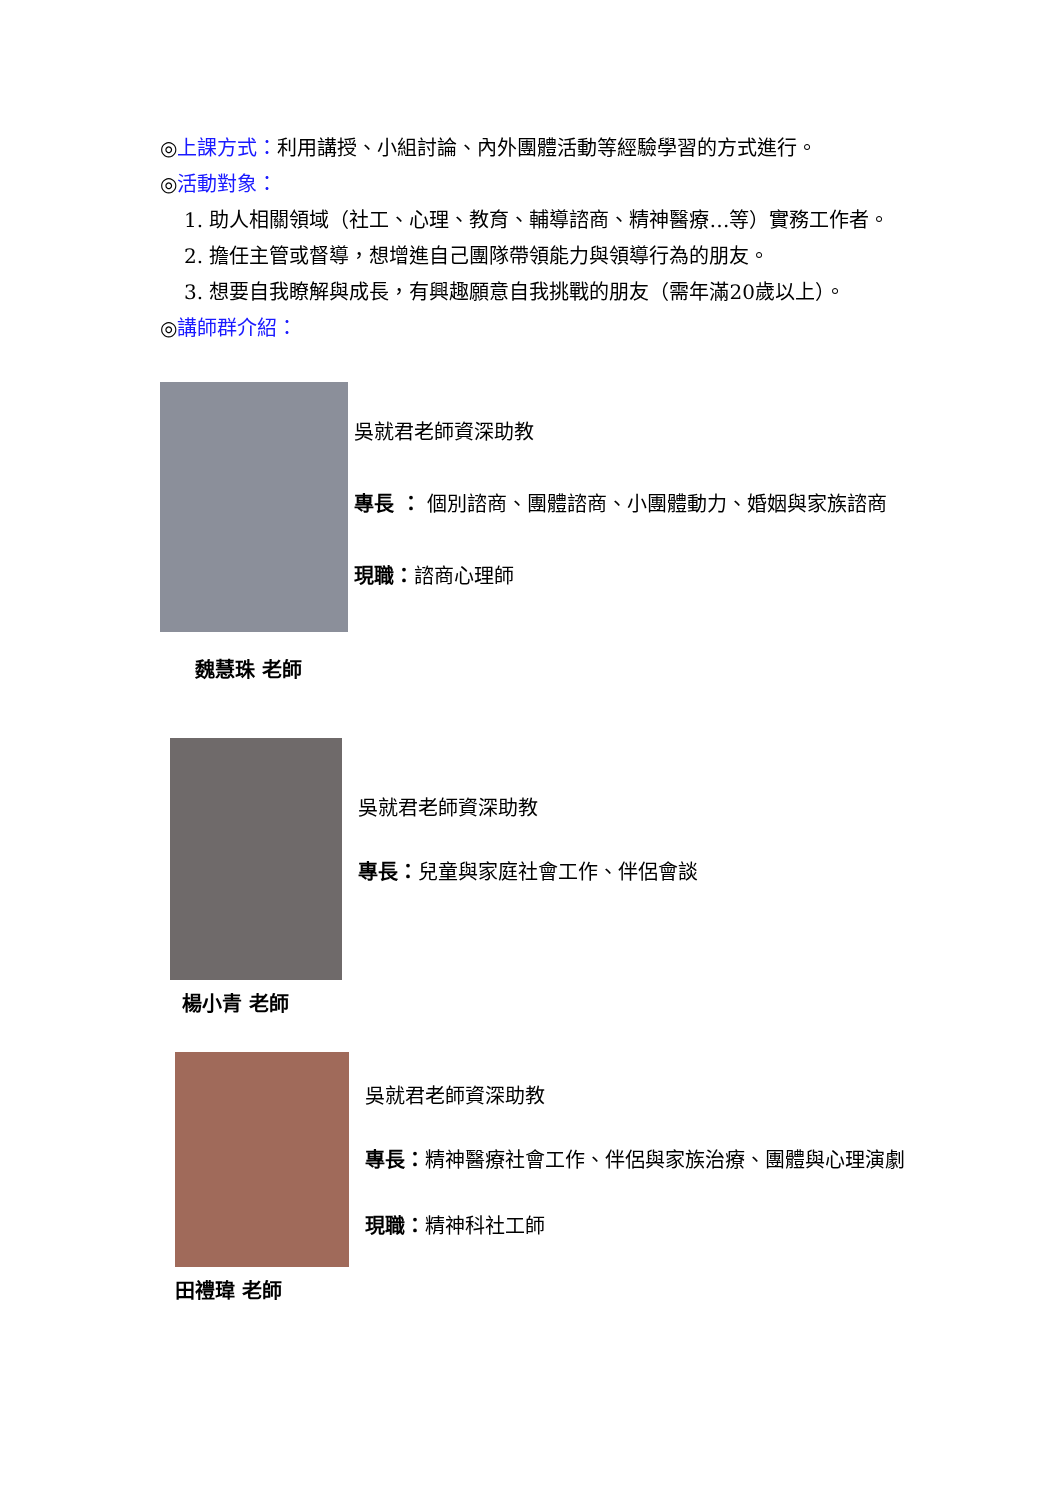◎上課方式：利用講授、小組討論、內外團體活動等經驗學習的方式進行。
◎活動對象：
1. 助人相關領域（社工、心理、教育、輔導諮商、精神醫療…等）實務工作者。
2. 擔任主管或督導，想增進自己團隊帶領能力與領導行為的朋友。
3. 想要自我瞭解與成長，有興趣願意自我挑戰的朋友（需年滿20歲以上）。
◎講師群介紹：
吳就君老師資深助教
專長 ： 個別諮商、團體諮商、小團體動力、婚姻與家族諮商
現職：諮商心理師
魏慧珠 老師
吳就君老師資深助教
專長：兒童與家庭社會工作、伴侶會談
楊小青 老師
吳就君老師資深助教
專長：精神醫療社會工作、伴侶與家族治療、團體與心理演劇
現職：精神科社工師
田禮瑋 老師